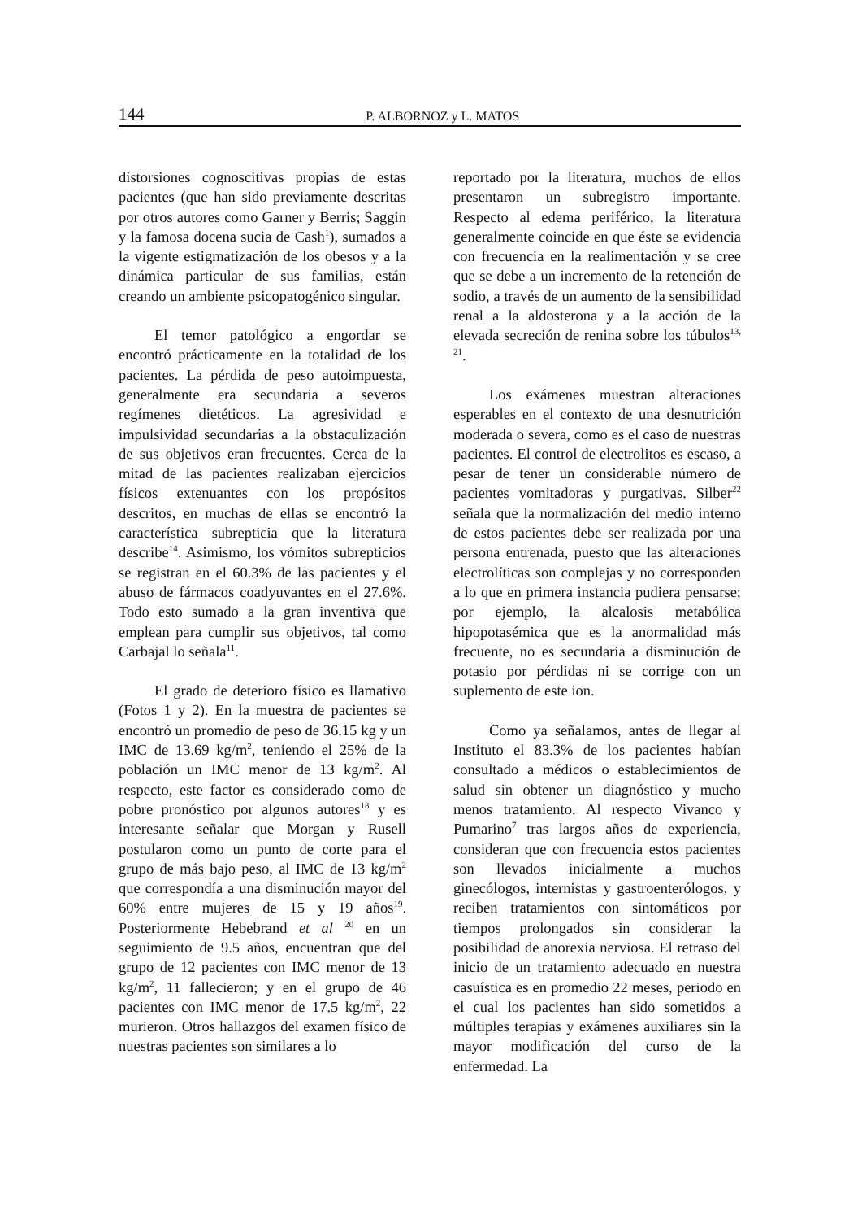144
P. ALBORNOZ y L. MATOS
distorsiones cognoscitivas propias de estas pacientes (que han sido previamente descritas por otros autores como Garner y Berris; Saggin y la famosa docena sucia de Cash<sup>1</sup>), sumados a la vigente estigmatización de los obesos y a la dinámica particular de sus familias, están creando un ambiente psicopatogénico singular.
El temor patológico a engordar se encontró prácticamente en la totalidad de los pacientes. La pérdida de peso autoimpuesta, generalmente era secundaria a severos regímenes dietéticos. La agresividad e impulsividad secundarias a la obstaculización de sus objetivos eran frecuentes. Cerca de la mitad de las pacientes realizaban ejercicios físicos extenuantes con los propósitos descritos, en muchas de ellas se encontró la característica subrepticia que la literatura describe<sup>14</sup>. Asimismo, los vómitos subrepticios se registran en el 60.3% de las pacientes y el abuso de fármacos coadyuvantes en el 27.6%. Todo esto sumado a la gran inventiva que emplean para cumplir sus objetivos, tal como Carbajal lo señala<sup>11</sup>.
El grado de deterioro físico es llamativo (Fotos 1 y 2). En la muestra de pacientes se encontró un promedio de peso de 36.15 kg y un IMC de 13.69 kg/m<sup>2</sup>, teniendo el 25% de la población un IMC menor de 13 kg/m<sup>2</sup>. Al respecto, este factor es considerado como de pobre pronóstico por algunos autores<sup>18</sup> y es interesante señalar que Morgan y Rusell postularon como un punto de corte para el grupo de más bajo peso, al IMC de 13 kg/m<sup>2</sup> que correspondía a una disminución mayor del 60% entre mujeres de 15 y 19 años<sup>19</sup>. Posteriormente Hebebrand et al <sup>20</sup> en un seguimiento de 9.5 años, encuentran que del grupo de 12 pacientes con IMC menor de 13 kg/m<sup>2</sup>, 11 fallecieron; y en el grupo de 46 pacientes con IMC menor de 17.5 kg/m<sup>2</sup>, 22 murieron. Otros hallazgos del examen físico de nuestras pacientes son similares a lo
reportado por la literatura, muchos de ellos presentaron un subregistro importante. Respecto al edema periférico, la literatura generalmente coincide en que éste se evidencia con frecuencia en la realimentación y se cree que se debe a un incremento de la retención de sodio, a través de un aumento de la sensibilidad renal a la aldosterona y a la acción de la elevada secreción de renina sobre los túbulos<sup>13, 21</sup>.
Los exámenes muestran alteraciones esperables en el contexto de una desnutrición moderada o severa, como es el caso de nuestras pacientes. El control de electrolitos es escaso, a pesar de tener un considerable número de pacientes vomitadoras y purgativas. Silber<sup>22</sup> señala que la normalización del medio interno de estos pacientes debe ser realizada por una persona entrenada, puesto que las alteraciones electrolíticas son complejas y no corresponden a lo que en primera instancia pudiera pensarse; por ejemplo, la alcalosis metabólica hipopotasémica que es la anormalidad más frecuente, no es secundaria a disminución de potasio por pérdidas ni se corrige con un suplemento de este ion.
Como ya señalamos, antes de llegar al Instituto el 83.3% de los pacientes habían consultado a médicos o establecimientos de salud sin obtener un diagnóstico y mucho menos tratamiento. Al respecto Vivanco y Pumarino<sup>7</sup> tras largos años de experiencia, consideran que con frecuencia estos pacientes son llevados inicialmente a muchos ginecólogos, internistas y gastroenterólogos, y reciben tratamientos con sintomáticos por tiempos prolongados sin considerar la posibilidad de anorexia nerviosa. El retraso del inicio de un tratamiento adecuado en nuestra casuística es en promedio 22 meses, periodo en el cual los pacientes han sido sometidos a múltiples terapias y exámenes auxiliares sin la mayor modificación del curso de la enfermedad. La